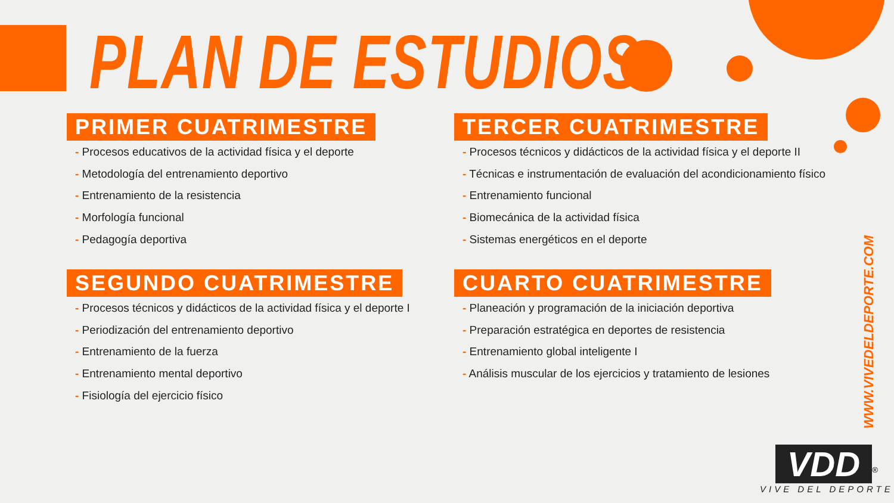PLAN DE ESTUDIOS
PRIMER CUATRIMESTRE
- Procesos educativos de la actividad física y el deporte
- Metodología del entrenamiento deportivo
- Entrenamiento de la resistencia
- Morfología funcional
- Pedagogía deportiva
TERCER CUATRIMESTRE
- Procesos técnicos y didácticos de la actividad física y el deporte II
- Técnicas e instrumentación de evaluación del acondicionamiento físico
- Entrenamiento funcional
- Biomecánica de la actividad física
- Sistemas energéticos en el deporte
SEGUNDO CUATRIMESTRE
- Procesos técnicos y didácticos de la actividad física y el deporte I
- Periodización del entrenamiento deportivo
- Entrenamiento de la fuerza
- Entrenamiento mental deportivo
- Fisiología del ejercicio físico
CUARTO CUATRIMESTRE
- Planeación y programación de la iniciación deportiva
- Preparación estratégica en deportes de resistencia
- Entrenamiento global inteligente I
- Análisis muscular de los ejercicios y tratamiento de lesiones
WWW.VIVEDELDEPORTE.COM
VDD<sup>®</sup>
VIVE DEL DEPORTE